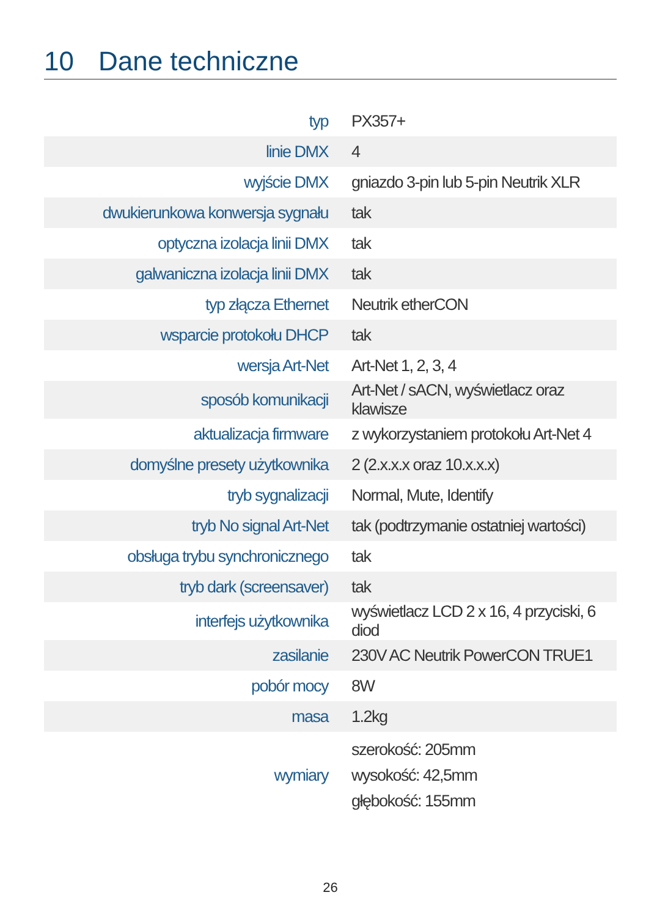10 Dane techniczne
| typ | PX357+ |
| linie DMX | 4 |
| wyjście DMX | gniazdo 3-pin lub 5-pin Neutrik XLR |
| dwukierunkowa konwersja sygnału | tak |
| optyczna izolacja linii DMX | tak |
| galwaniczna izolacja linii DMX | tak |
| typ złącza Ethernet | Neutrik etherCON |
| wsparcie protokołu DHCP | tak |
| wersja Art-Net | Art-Net 1, 2, 3, 4 |
| sposób komunikacji | Art-Net / sACN, wyświetlacz oraz klawisze |
| aktualizacja firmware | z wykorzystaniem protokołu Art-Net 4 |
| domyślne presety użytkownika | 2 (2.x.x.x oraz 10.x.x.x) |
| tryb sygnalizacji | Normal, Mute, Identify |
| tryb No signal Art-Net | tak (podtrzymanie ostatniej wartości) |
| obsługa trybu synchronicznego | tak |
| tryb dark (screensaver) | tak |
| interfejs użytkownika | wyświetlacz LCD 2 x 16, 4 przyciski, 6 diod |
| zasilanie | 230V AC Neutrik PowerCON TRUE1 |
| pobór mocy | 8W |
| masa | 1.2kg |
| wymiary | szerokość: 205mm wysokość: 42,5mm głębokość: 155mm |
26